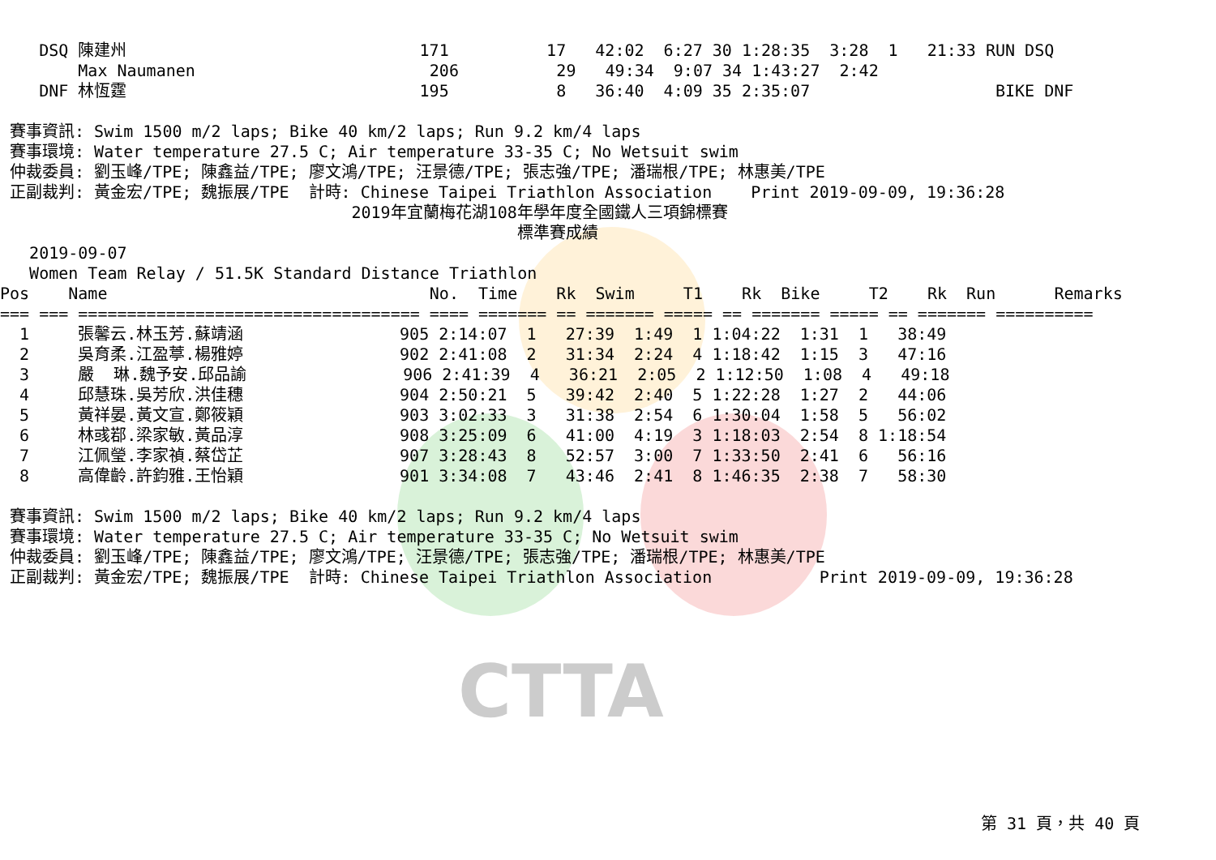CTTA
    DSQ 陳建州                              171          17   42:02  6:27 30 1:28:35  3:28  1   21:33 RUN DSQ
        Max Naumanen                        206          29   49:34  9:07 34 1:43:27  2:42
    DNF 林恆霆                              195           8   36:40  4:09 35 2:35:07                   BIKE DNF

 賽事資訊: Swim 1500 m/2 laps; Bike 40 km/2 laps; Run 9.2 km/4 laps
 賽事環境: Water temperature 27.5 C; Air temperature 33-35 C; No Wetsuit swim
 仲裁委員: 劉玉峰/TPE; 陳鑫益/TPE; 廖文鴻/TPE; 汪景德/TPE; 張志強/TPE; 潘瑞根/TPE; 林惠美/TPE
 正副裁判: 黃金宏/TPE; 魏振展/TPE  計時: Chinese Taipei Triathlon Association    Print 2019-09-09, 19:36:28
                                    2019年宜蘭梅花湖108年學年度全國鐵人三項錦標賽
                                                     標準賽成績
   2019-09-07
   Women Team Relay / 51.5K Standard Distance Triathlon
Pos    Name                                 No.  Time    Rk  Swim     T1    Rk  Bike     T2    Rk  Run      Remarks
=== === =================================== ==== ======= == ======= ===== == ======= ===== == ======= ==========
  1     張馨云.林玉芳.蘇靖涵                905 2:14:07  1   27:39  1:49  1 1:04:22  1:31  1   38:49
  2     吳育柔.江盈葶.楊雅婷                902 2:41:08  2   31:34  2:24  4 1:18:42  1:15  3   47:16
  3     嚴  琳.魏予安.邱品諭                906 2:41:39  4   36:21  2:05  2 1:12:50  1:08  4   49:18
  4     邱慧珠.吳芳欣.洪佳穗                904 2:50:21  5   39:42  2:40  5 1:22:28  1:27  2   44:06
  5     黃祥晏.黃文宣.鄭筱穎                903 3:02:33  3   31:38  2:54  6 1:30:04  1:58  5   56:02
  6     林彧鄀.梁家敏.黃品淳                908 3:25:09  6   41:00  4:19  3 1:18:03  2:54  8 1:18:54
  7     江佩瑩.李家禎.蔡岱芷                907 3:28:43  8   52:57  3:00  7 1:33:50  2:41  6   56:16
  8     高偉齡.許鈞雅.王怡穎                901 3:34:08  7   43:46  2:41  8 1:46:35  2:38  7   58:30

 賽事資訊: Swim 1500 m/2 laps; Bike 40 km/2 laps; Run 9.2 km/4 laps
 賽事環境: Water temperature 27.5 C; Air temperature 33-35 C; No Wetsuit swim
 仲裁委員: 劉玉峰/TPE; 陳鑫益/TPE; 廖文鴻/TPE; 汪景德/TPE; 張志強/TPE; 潘瑞根/TPE; 林惠美/TPE
 正副裁判: 黃金宏/TPE; 魏振展/TPE  計時: Chinese Taipei Triathlon Association           Print 2019-09-09, 19:36:28
第 31 頁，共 40 頁